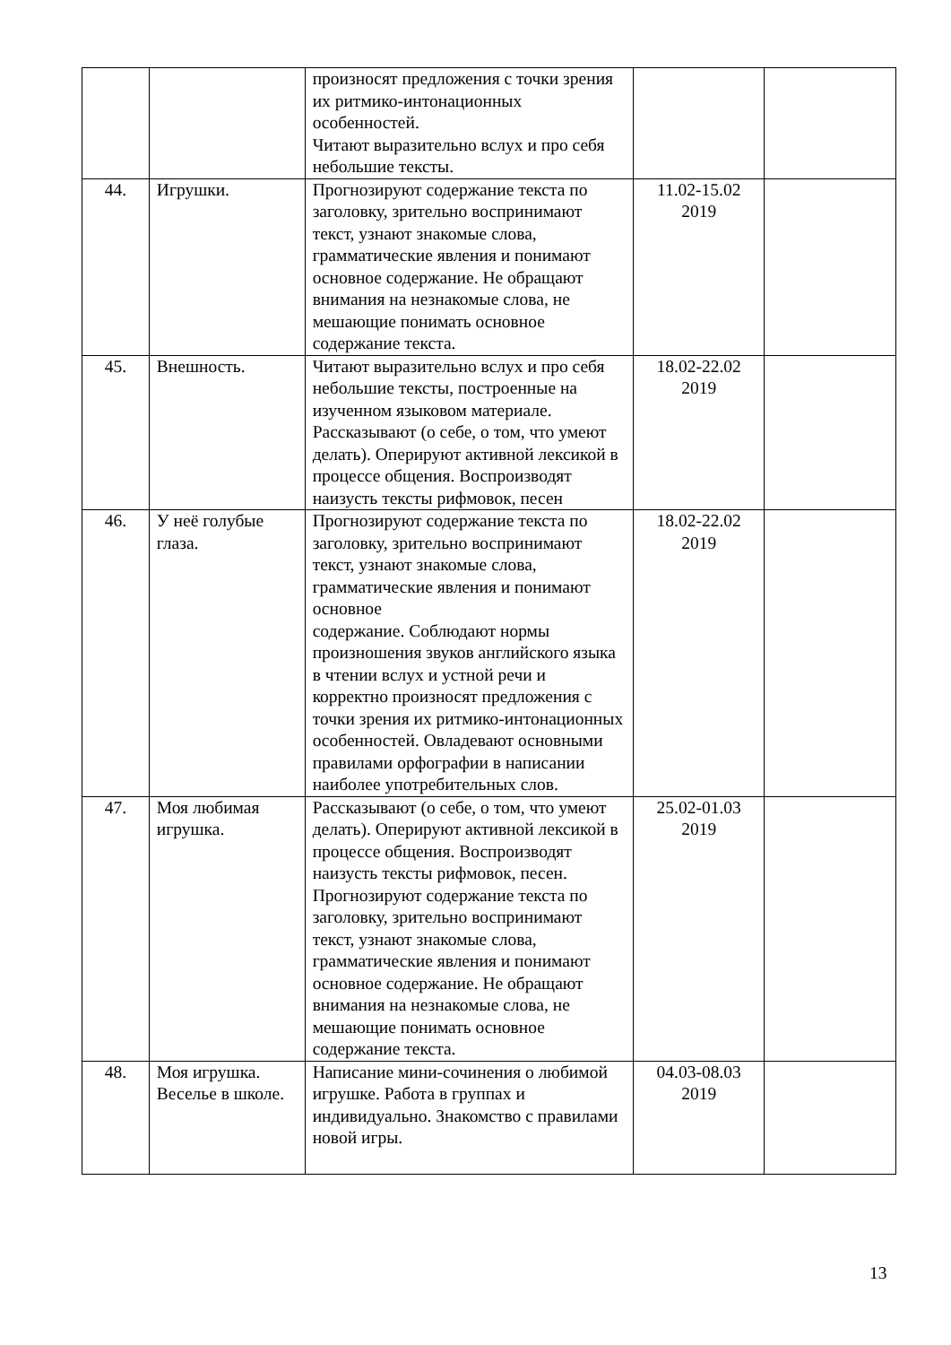| | | произносят предложения с точки зрения их ритмико-интонационных особенностей. Читают выразительно вслух и про себя небольшие тексты. | | |
| 44. | Игрушки. | Прогнозируют содержание текста по заголовку, зрительно воспринимают текст, узнают знакомые слова, грамматические явления и понимают основное содержание. Не обращают внимания на незнакомые слова, не мешающие понимать основное содержание текста. | 11.02-15.02 2019 | |
| 45. | Внешность. | Читают выразительно вслух и про себя небольшие тексты, построенные на изученном языковом материале. Рассказывают (о себе, о том, что умеют делать). Оперируют активной лексикой в процессе общения. Воспроизводят наизусть тексты рифмовок, песен | 18.02-22.02 2019 | |
| 46. | У неё голубые глаза. | Прогнозируют содержание текста по заголовку, зрительно воспринимают текст, узнают знакомые слова, грамматические явления и понимают основное содержание. Соблюдают нормы произношения звуков английского языка в чтении вслух и устной речи и корректно произносят предложения с точки зрения их ритмико-интонационных особенностей. Овладевают основными правилами орфографии в написании наиболее употребительных слов. | 18.02-22.02 2019 | |
| 47. | Моя любимая игрушка. | Рассказывают (о себе, о том, что умеют делать). Оперируют активной лексикой в процессе общения. Воспроизводят наизусть тексты рифмовок, песен. Прогнозируют содержание текста по заголовку, зрительно воспринимают текст, узнают знакомые слова, грамматические явления и понимают основное содержание. Не обращают внимания на незнакомые слова, не мешающие понимать основное содержание текста. | 25.02-01.03 2019 | |
| 48. | Моя игрушка. Веселье в школе. | Написание мини-сочинения о любимой игрушке. Работа в группах и индивидуально. Знакомство с правилами новой игры. | 04.03-08.03 2019 | |
13